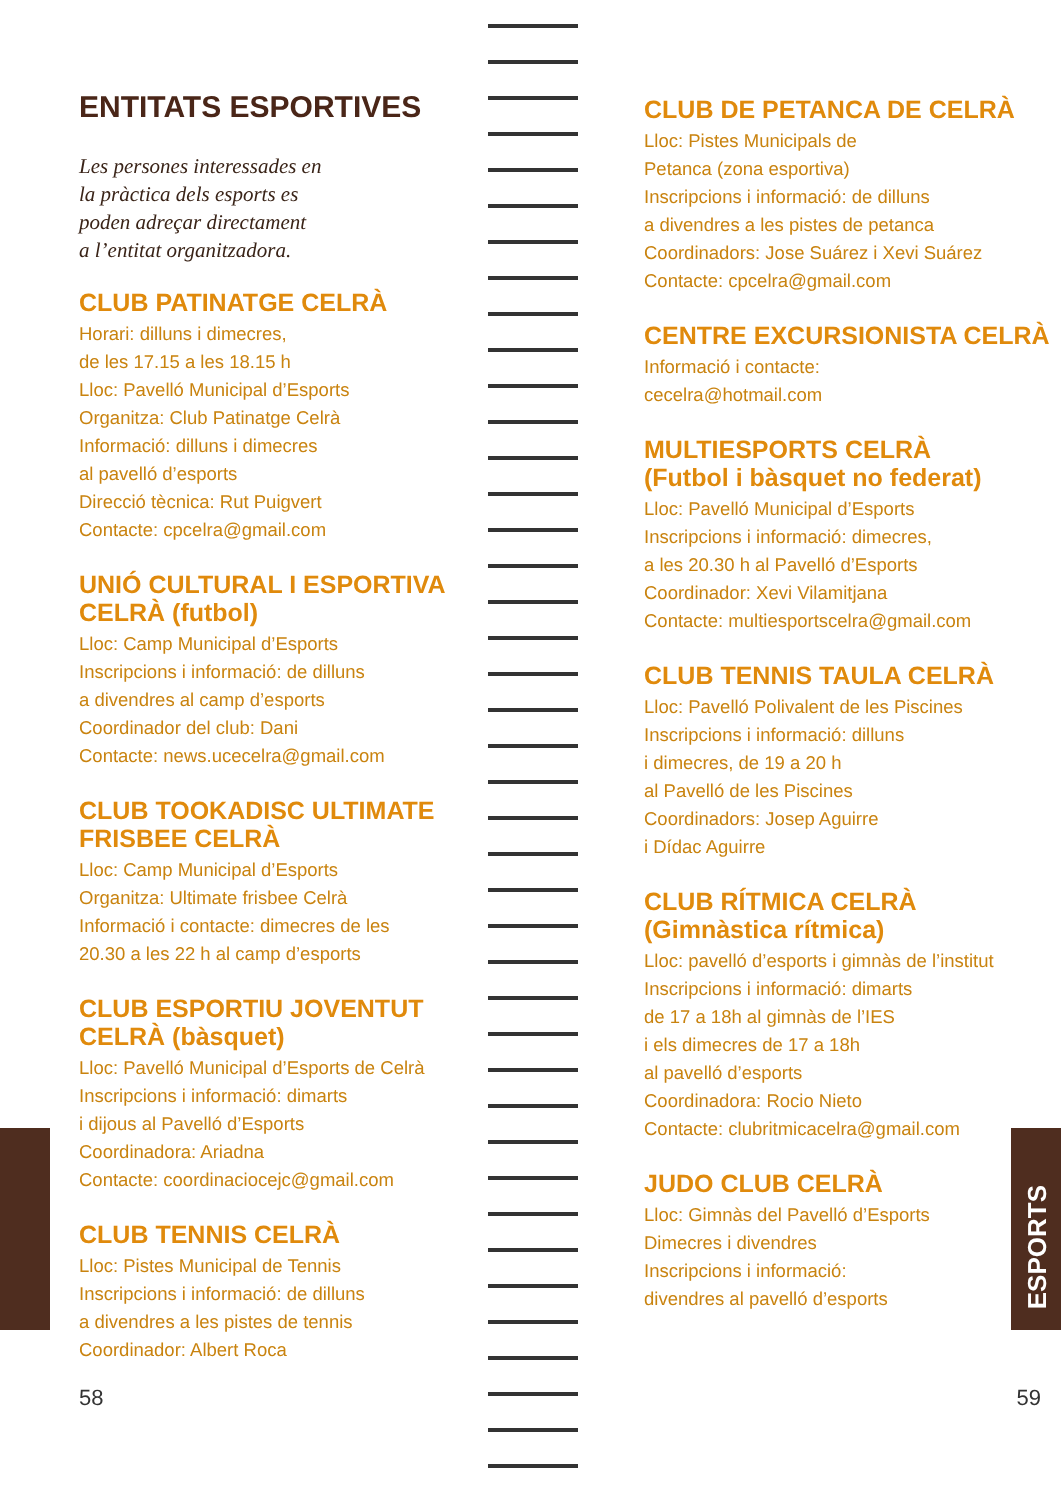ENTITATS ESPORTIVES
Les persones interessades en
la pràctica dels esports es
poden adreçar directament
a l’entitat organitzadora.
CLUB PATINATGE CELRÀ
Horari: dilluns i dimecres,
de les 17.15 a les 18.15 h
Lloc: Pavelló Municipal d’Esports
Organitza: Club Patinatge Celrà
Informació: dilluns i dimecres
al pavelló d’esports
Direcció tècnica: Rut Puigvert
Contacte: cpcelra@gmail.com
UNIÓ CULTURAL I ESPORTIVA
CELRÀ (futbol)
Lloc: Camp Municipal d’Esports
Inscripcions i informació: de dilluns
a divendres al camp d’esports
Coordinador del club: Dani
Contacte: news.ucecelra@gmail.com
CLUB TOOKADISC ULTIMATE
FRISBEE CELRÀ
Lloc: Camp Municipal d’Esports
Organitza: Ultimate frisbee Celrà
Informació i contacte: dimecres de les
20.30 a les 22 h al camp d’esports
CLUB ESPORTIU JOVENTUT
CELRÀ (bàsquet)
Lloc: Pavelló Municipal d’Esports de Celrà
Inscripcions i informació: dimarts
i dijous al Pavelló d’Esports
Coordinadora: Ariadna
Contacte: coordinaciocejc@gmail.com
CLUB TENNIS CELRÀ
Lloc: Pistes Municipal de Tennis
Inscripcions i informació: de dilluns
a divendres a les pistes de tennis
Coordinador: Albert Roca
CLUB DE PETANCA DE CELRÀ
Lloc: Pistes Municipals de
Petanca (zona esportiva)
Inscripcions i informació: de dilluns
a divendres a les pistes de petanca
Coordinadors: Jose Suárez i Xevi Suárez
Contacte: cpcelra@gmail.com
CENTRE EXCURSIONISTA CELRÀ
Informació i contacte:
cecelra@hotmail.com
MULTIESPORTS CELRÀ
(Futbol i bàsquet no federat)
Lloc: Pavelló Municipal d’Esports
Inscripcions i informació: dimecres,
a les 20.30 h al Pavelló d’Esports
Coordinador: Xevi Vilamitjana
Contacte: multiesportscelra@gmail.com
CLUB TENNIS TAULA CELRÀ
Lloc: Pavelló Polivalent de les Piscines
Inscripcions i informació: dilluns
i dimecres, de 19 a 20 h
al Pavelló de les Piscines
Coordinadors: Josep Aguirre
i Dídac Aguirre
CLUB RÍTMICA CELRÀ
(Gimnàstica rítmica)
Lloc: pavelló d’esports i gimnàs de l’institut
Inscripcions i informació: dimarts
de 17 a 18h al gimnàs de l’IES
i els dimecres de 17 a 18h
al pavelló d’esports
Coordinadora: Rocio Nieto
Contacte: clubritmicacelra@gmail.com
JUDO CLUB CELRÀ
Lloc: Gimnàs del Pavelló d’Esports
Dimecres i divendres
Inscripcions i informació:
divendres al pavelló d’esports
58 59
ESPORTS